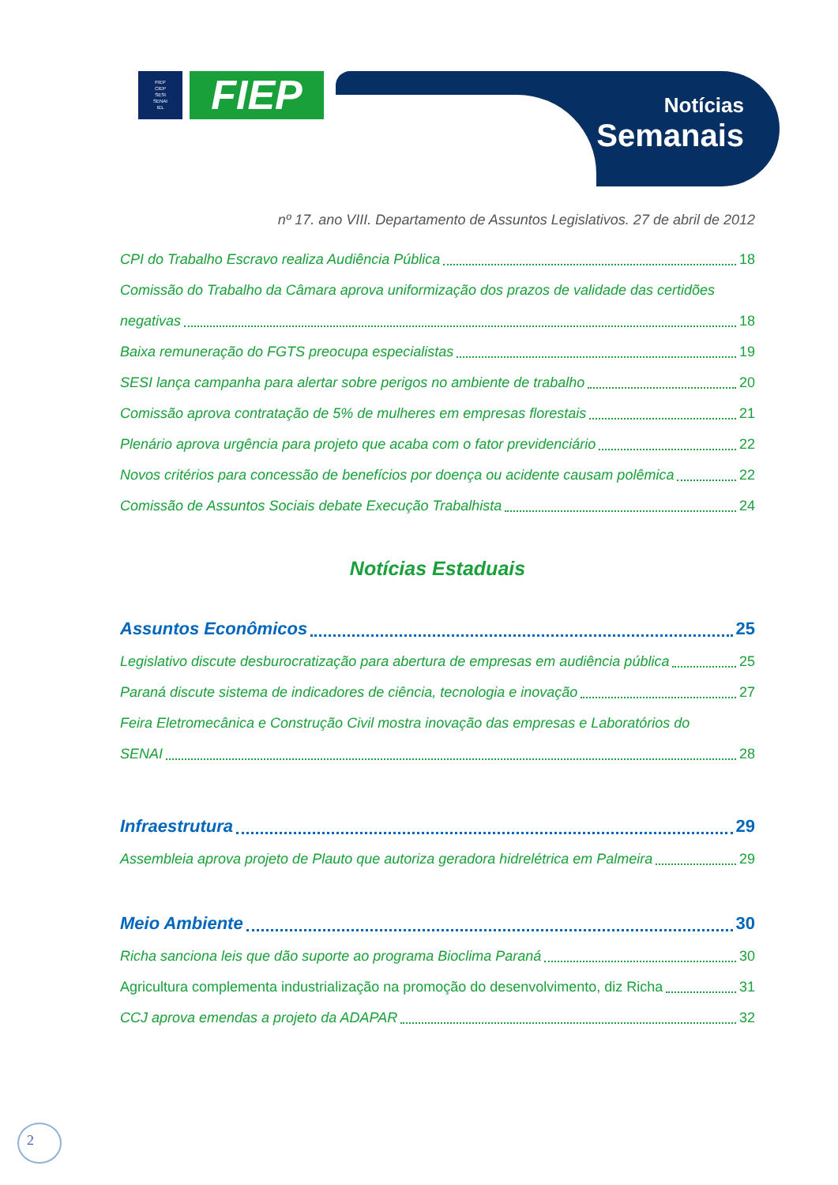FIEP
CIEP
SESI
SENAI
IEL
FIEP
Notícias
Semanais
nº 17. ano VIII. Departamento de Assuntos Legislativos. 27 de abril de 2012
CPI do Trabalho Escravo realiza Audiência Pública 18
Comissão do Trabalho da Câmara aprova uniformização dos prazos de validade das certidões
negativas 18
Baixa remuneração do FGTS preocupa especialistas 19
SESI lança campanha para alertar sobre perigos no ambiente de trabalho 20
Comissão aprova contratação de 5% de mulheres em empresas florestais 21
Plenário aprova urgência para projeto que acaba com o fator previdenciário 22
Novos critérios para concessão de benefícios por doença ou acidente causam polêmica 22
Comissão de Assuntos Sociais debate Execução Trabalhista 24
Notícias Estaduais
Assuntos Econômicos 25
Legislativo discute desburocratização para abertura de empresas em audiência pública 25
Paraná discute sistema de indicadores de ciência, tecnologia e inovação 27
Feira Eletromecânica e Construção Civil mostra inovação das empresas e Laboratórios do
SENAI 28
Infraestrutura 29
Assembleia aprova projeto de Plauto que autoriza geradora hidrelétrica em Palmeira 29
Meio Ambiente 30
Richa sanciona leis que dão suporte ao programa Bioclima Paraná 30
Agricultura complementa industrialização na promoção do desenvolvimento, diz Richa 31
CCJ aprova emendas a projeto da ADAPAR 32
2